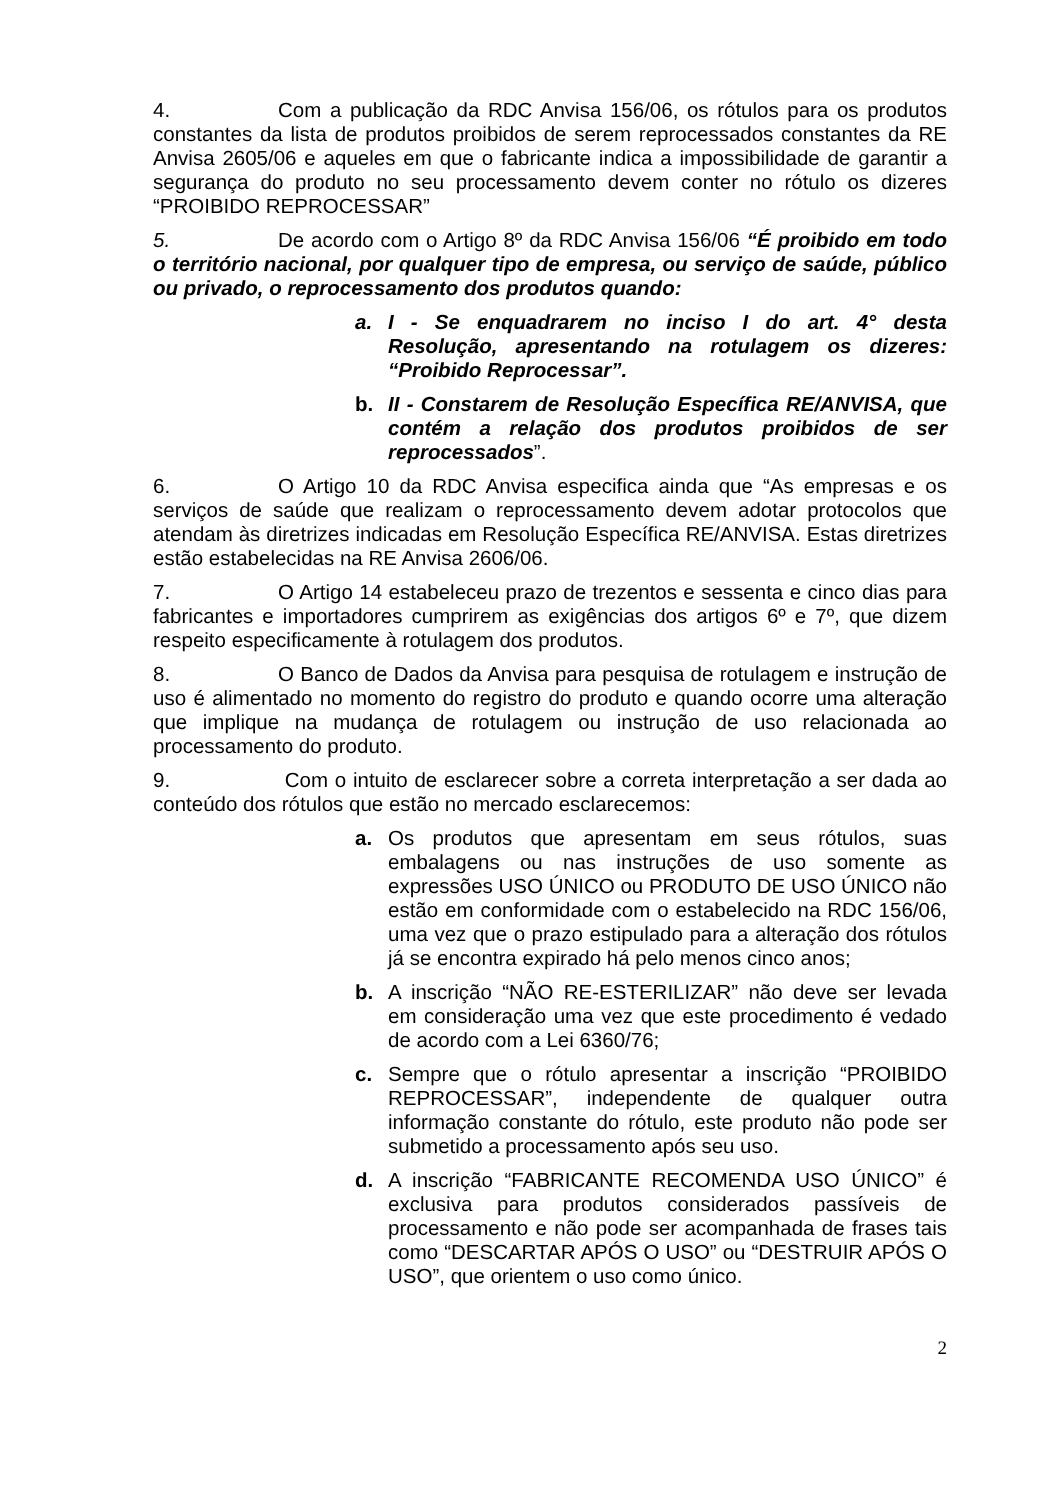4. Com a publicação da RDC Anvisa 156/06, os rótulos para os produtos constantes da lista de produtos proibidos de serem reprocessados constantes da RE Anvisa 2605/06 e aqueles em que o fabricante indica a impossibilidade de garantir a segurança do produto no seu processamento devem conter no rótulo os dizeres “PROIBIDO REPROCESSAR”
5. De acordo com o Artigo 8º da RDC Anvisa 156/06 “É proibido em todo o território nacional, por qualquer tipo de empresa, ou serviço de saúde, público ou privado, o reprocessamento dos produtos quando:
a. I - Se enquadrarem no inciso I do art. 4° desta Resolução, apresentando na rotulagem os dizeres: “Proibido Reprocessar”.
b. II - Constarem de Resolução Específica RE/ANVISA, que contém a relação dos produtos proibidos de ser reprocessados”.
6. O Artigo 10 da RDC Anvisa especifica ainda que “As empresas e os serviços de saúde que realizam o reprocessamento devem adotar protocolos que atendam às diretrizes indicadas em Resolução Específica RE/ANVISA. Estas diretrizes estão estabelecidas na RE Anvisa 2606/06.
7. O Artigo 14 estabeleceu prazo de trezentos e sessenta e cinco dias para fabricantes e importadores cumprirem as exigências dos artigos 6º e 7º, que dizem respeito especificamente à rotulagem dos produtos.
8. O Banco de Dados da Anvisa para pesquisa de rotulagem e instrução de uso é alimentado no momento do registro do produto e quando ocorre uma alteração que implique na mudança de rotulagem ou instrução de uso relacionada ao processamento do produto.
9. Com o intuito de esclarecer sobre a correta interpretação a ser dada ao conteúdo dos rótulos que estão no mercado esclarecemos:
a. Os produtos que apresentam em seus rótulos, suas embalagens ou nas instruções de uso somente as expressões USO ÚNICO ou PRODUTO DE USO ÚNICO não estão em conformidade com o estabelecido na RDC 156/06, uma vez que o prazo estipulado para a alteração dos rótulos já se encontra expirado há pelo menos cinco anos;
b. A inscrição “NÃO RE-ESTERILIZAR” não deve ser levada em consideração uma vez que este procedimento é vedado de acordo com a Lei 6360/76;
c. Sempre que o rótulo apresentar a inscrição “PROIBIDO REPROCESSAR”, independente de qualquer outra informação constante do rótulo, este produto não pode ser submetido a processamento após seu uso.
d. A inscrição “FABRICANTE RECOMENDA USO ÚNICO” é exclusiva para produtos considerados passíveis de processamento e não pode ser acompanhada de frases tais como “DESCARTAR APÓS O USO” ou “DESTRUIR APÓS O USO”, que orientem o uso como único.
2